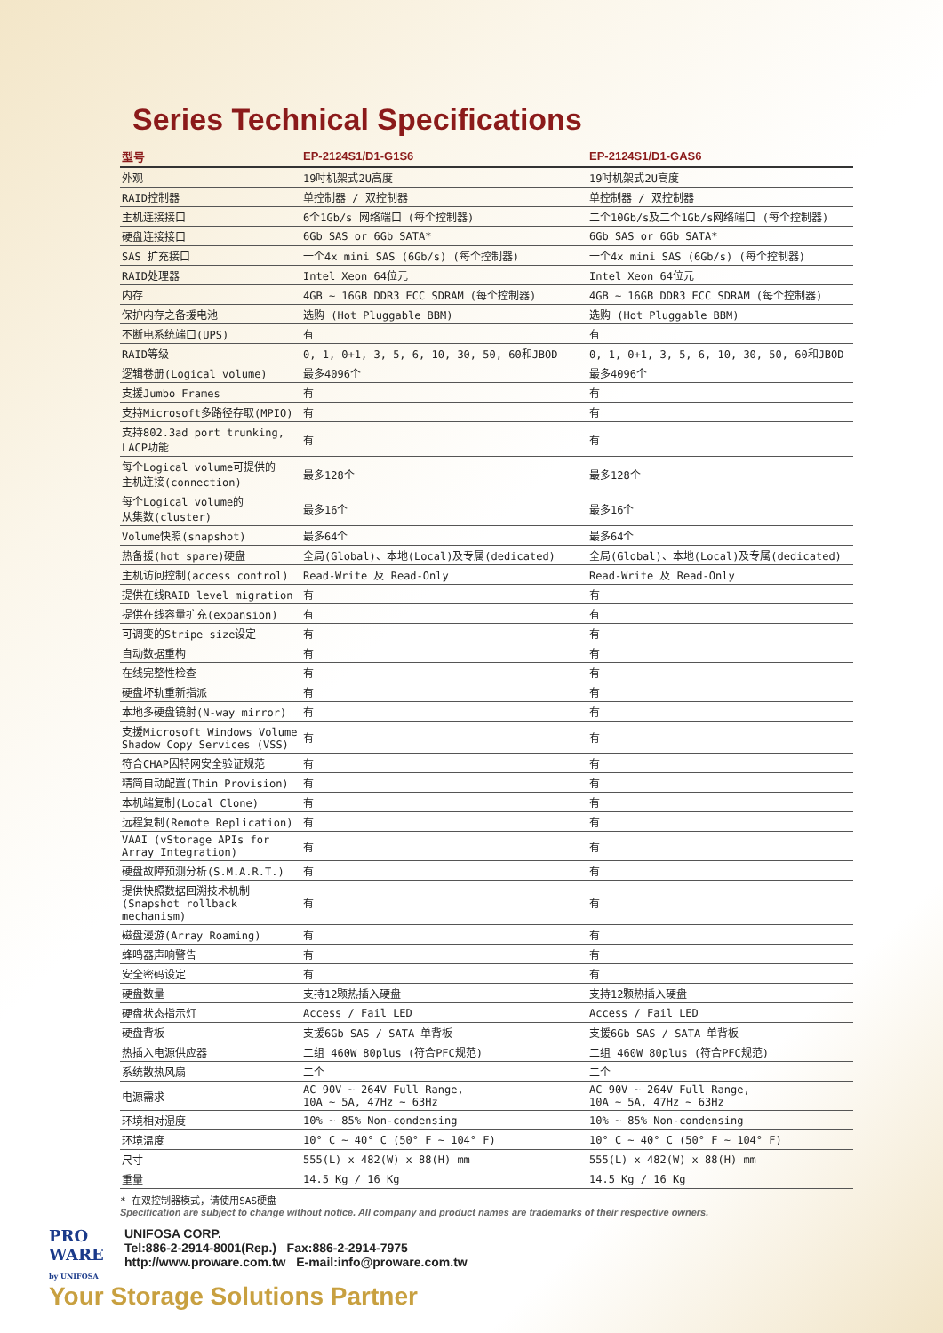Series Technical Specifications
| 型号 | EP-2124S1/D1-G1S6 | EP-2124S1/D1-GAS6 |
| --- | --- | --- |
| 外观 | 19吋机架式2U高度 | 19吋机架式2U高度 |
| RAID控制器 | 单控制器 / 双控制器 | 单控制器 / 双控制器 |
| 主机连接接口 | 6个1Gb/s 网络端口 (每个控制器) | 二个10Gb/s及二个1Gb/s网络端口 (每个控制器) |
| 硬盘连接接口 | 6Gb SAS or 6Gb SATA* | 6Gb SAS or 6Gb SATA* |
| SAS 扩充接口 | 一个4x mini SAS (6Gb/s) (每个控制器) | 一个4x mini SAS (6Gb/s) (每个控制器) |
| RAID处理器 | Intel Xeon 64位元 | Intel Xeon 64位元 |
| 内存 | 4GB ~ 16GB DDR3 ECC SDRAM (每个控制器) | 4GB ~ 16GB DDR3 ECC SDRAM (每个控制器) |
| 保护内存之备援电池 | 选购 (Hot Pluggable BBM) | 选购 (Hot Pluggable BBM) |
| 不断电系统端口(UPS) | 有 | 有 |
| RAID等级 | 0, 1, 0+1, 3, 5, 6, 10, 30, 50, 60和JBOD | 0, 1, 0+1, 3, 5, 6, 10, 30, 50, 60和JBOD |
| 逻辑卷册(Logical volume) | 最多4096个 | 最多4096个 |
| 支援Jumbo Frames | 有 | 有 |
| 支持Microsoft多路径存取(MPIO) | 有 | 有 |
| 支持802.3ad port trunking, LACP功能 | 有 | 有 |
| 每个Logical volume可提供的 主机连接(connection) | 最多128个 | 最多128个 |
| 每个Logical volume的 从集数(cluster) | 最多16个 | 最多16个 |
| Volume快照(snapshot) | 最多64个 | 最多64个 |
| 热备援(hot spare)硬盘 | 全局(Global)、本地(Local)及专属(dedicated) | 全局(Global)、本地(Local)及专属(dedicated) |
| 主机访问控制(access control) | Read-Write 及 Read-Only | Read-Write 及 Read-Only |
| 提供在线RAID level migration | 有 | 有 |
| 提供在线容量扩充(expansion) | 有 | 有 |
| 可调变的Stripe size设定 | 有 | 有 |
| 自动数据重构 | 有 | 有 |
| 在线完整性检查 | 有 | 有 |
| 硬盘坏轨重新指派 | 有 | 有 |
| 本地多硬盘镜射(N-way mirror) | 有 | 有 |
| 支援Microsoft Windows Volume Shadow Copy Services (VSS) | 有 | 有 |
| 符合CHAP因特网安全验证规范 | 有 | 有 |
| 精简自动配置(Thin Provision) | 有 | 有 |
| 本机端复制(Local Clone) | 有 | 有 |
| 远程复制(Remote Replication) | 有 | 有 |
| VAAI (vStorage APIs for Array Integration) | 有 | 有 |
| 硬盘故障预测分析(S.M.A.R.T.) | 有 | 有 |
| 提供快照数据回溯技术机制 (Snapshot rollback mechanism) | 有 | 有 |
| 磁盘漫游(Array Roaming) | 有 | 有 |
| 蜂鸣器声响警告 | 有 | 有 |
| 安全密码设定 | 有 | 有 |
| 硬盘数量 | 支持12颗热插入硬盘 | 支持12颗热插入硬盘 |
| 硬盘状态指示灯 | Access / Fail LED | Access / Fail LED |
| 硬盘背板 | 支援6Gb SAS / SATA 单背板 | 支援6Gb SAS / SATA 单背板 |
| 热插入电源供应器 | 二组 460W 80plus (符合PFC规范) | 二组 460W 80plus (符合PFC规范) |
| 系统散热风扇 | 二个 | 二个 |
| 电源需求 | AC 90V ~ 264V Full Range, 10A ~ 5A, 47Hz ~ 63Hz | AC 90V ~ 264V Full Range, 10A ~ 5A, 47Hz ~ 63Hz |
| 环境相对湿度 | 10% ~ 85% Non-condensing | 10% ~ 85% Non-condensing |
| 环境温度 | 10° C ~ 40° C (50° F ~ 104° F) | 10° C ~ 40° C (50° F ~ 104° F) |
| 尺寸 | 555(L) x 482(W) x 88(H) mm | 555(L) x 482(W) x 88(H) mm |
| 重量 | 14.5 Kg / 16 Kg | 14.5 Kg / 16 Kg |
* 在双控制器模式，请使用SAS硬盘
Specification are subject to change without notice. All company and product names are trademarks of their respective owners.
PRO
WARE
by UNIFOSA
UNIFOSA CORP.
Tel:886-2-2914-8001(Rep.) Fax:886-2-2914-7975
http://www.proware.com.tw E-mail:info@proware.com.tw
Your Storage Solutions Partner